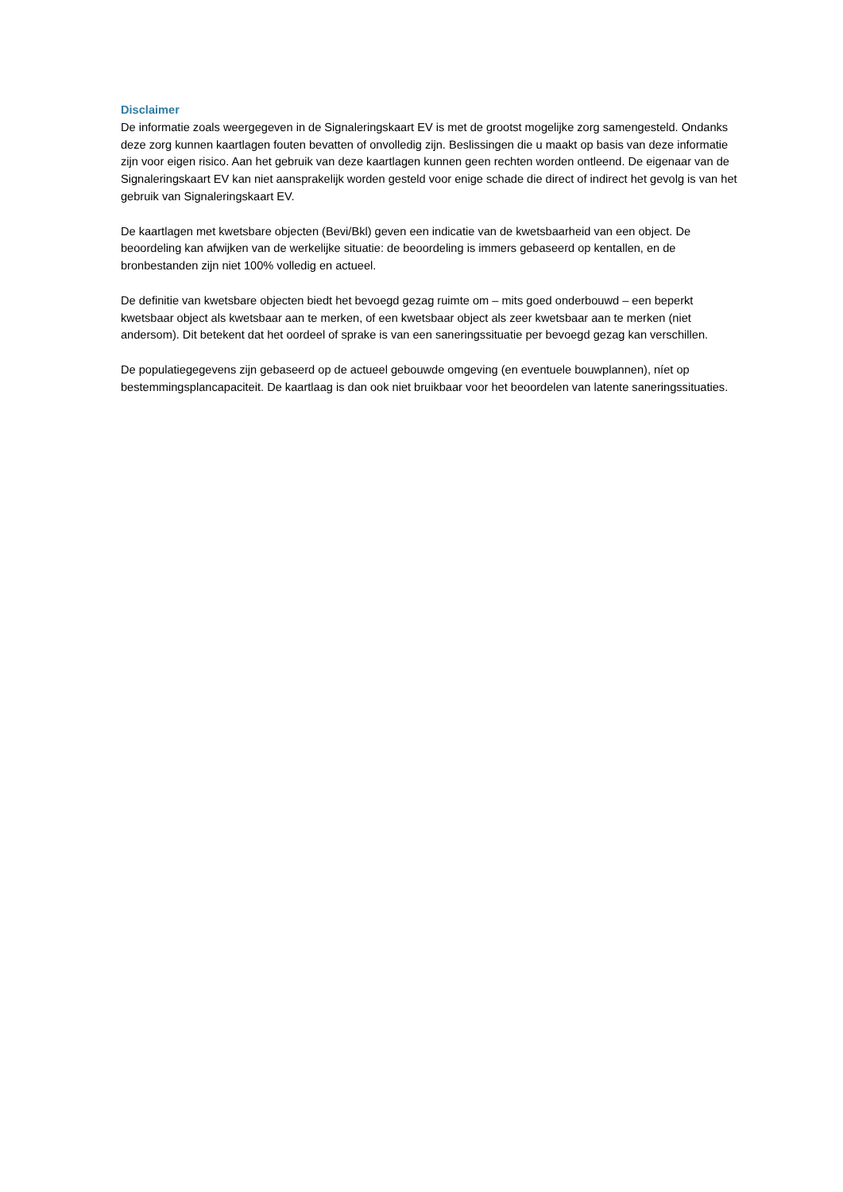Disclaimer
De informatie zoals weergegeven in de Signaleringskaart EV is met de grootst mogelijke zorg samengesteld. Ondanks deze zorg kunnen kaartlagen fouten bevatten of onvolledig zijn. Beslissingen die u maakt op basis van deze informatie zijn voor eigen risico. Aan het gebruik van deze kaartlagen kunnen geen rechten worden ontleend. De eigenaar van de Signaleringskaart EV kan niet aansprakelijk worden gesteld voor enige schade die direct of indirect het gevolg is van het gebruik van Signaleringskaart EV.
De kaartlagen met kwetsbare objecten (Bevi/Bkl) geven een indicatie van de kwetsbaarheid van een object. De beoordeling kan afwijken van de werkelijke situatie: de beoordeling is immers gebaseerd op kentallen, en de bronbestanden zijn niet 100% volledig en actueel.
De definitie van kwetsbare objecten biedt het bevoegd gezag ruimte om – mits goed onderbouwd – een beperkt kwetsbaar object als kwetsbaar aan te merken, of een kwetsbaar object als zeer kwetsbaar aan te merken (niet andersom). Dit betekent dat het oordeel of sprake is van een saneringssituatie per bevoegd gezag kan verschillen.
De populatiegegevens zijn gebaseerd op de actueel gebouwde omgeving (en eventuele bouwplannen), níet op bestemmingsplancapaciteit. De kaartlaag is dan ook niet bruikbaar voor het beoordelen van latente saneringssituaties.